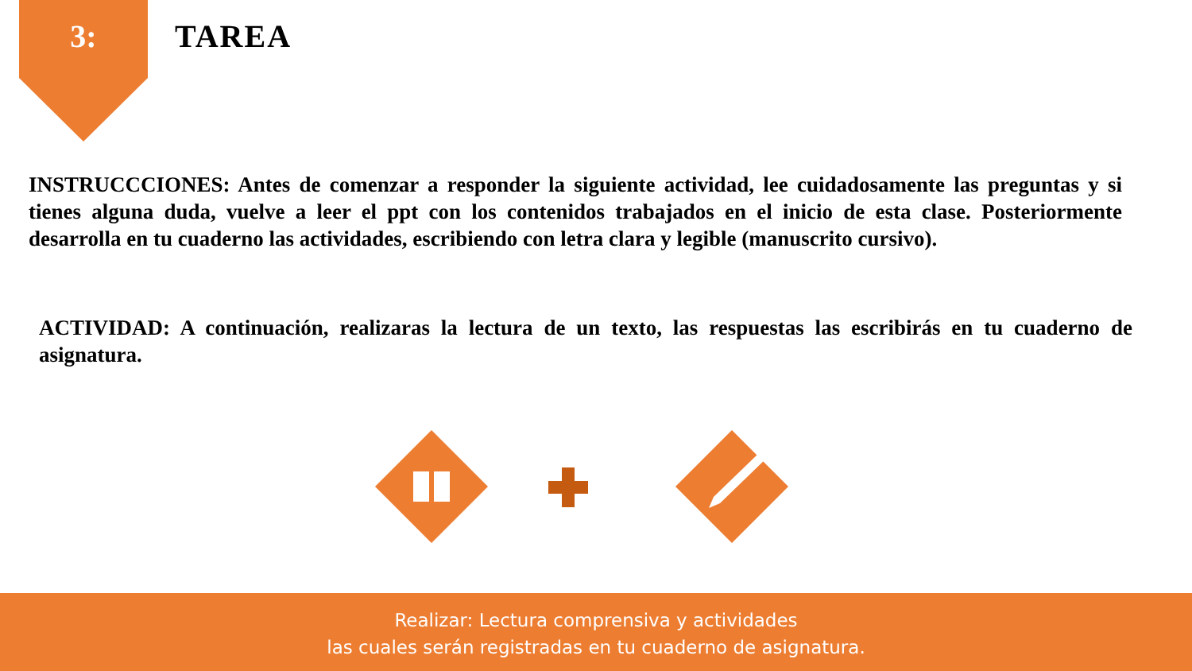3: TAREA
INSTRUCCCIONES: Antes de comenzar a responder la siguiente actividad, lee cuidadosamente las preguntas y si tienes alguna duda, vuelve a leer el ppt con los contenidos trabajados en el inicio de esta clase. Posteriormente desarrolla en tu cuaderno las actividades, escribiendo con letra clara y legible (manuscrito cursivo).
ACTIVIDAD: A continuación, realizaras la lectura de un texto, las respuestas las escribirás en tu cuaderno de asignatura.
Realizar: Lectura comprensiva y actividades
las cuales serán registradas en tu cuaderno de asignatura.